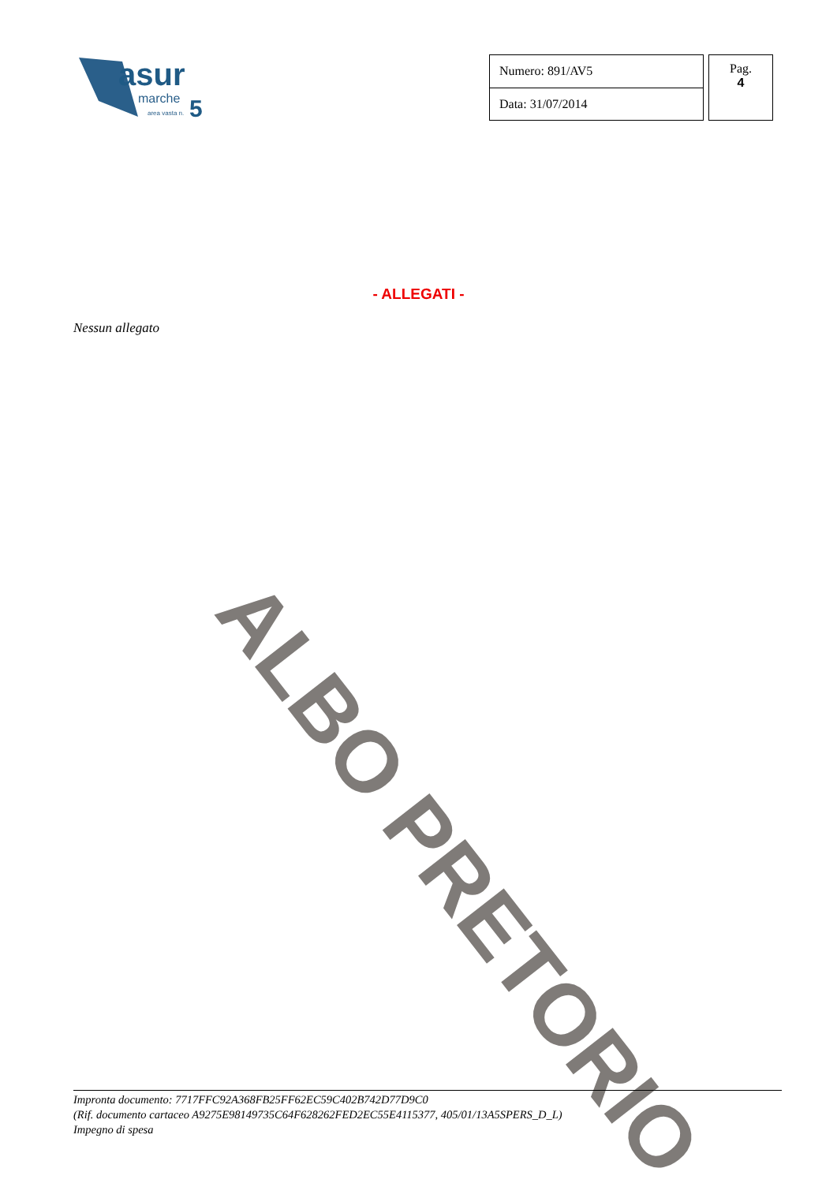asur
marche
5
area vasta n.
| Numero: 891/AV5 |
| Data: 31/07/2014 |
Pag.
4
- ALLEGATI -
Nessun allegato
ALBO PRETORIO
Impronta documento: 7717FFC92A368FB25FF62EC59C402B742D77D9C0
(Rif. documento cartaceo A9275E98149735C64F628262FED2EC55E4115377, 405/01/13A5SPERS_D_L)
Impegno di spesa